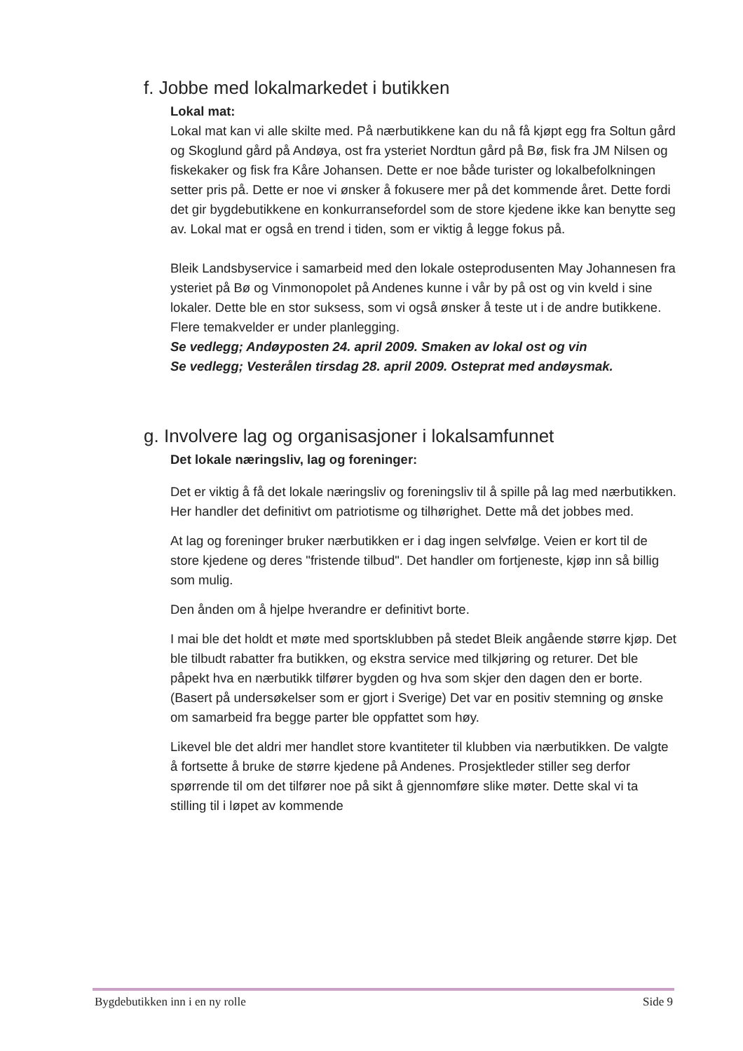f. Jobbe med lokalmarkedet i butikken
Lokal mat:
Lokal mat kan vi alle skilte med. På nærbutikkene kan du nå få kjøpt egg fra Soltun gård og Skoglund gård på Andøya, ost fra ysteriet Nordtun gård på Bø, fisk fra JM Nilsen og fiskekaker og fisk fra Kåre Johansen. Dette er noe både turister og lokalbefolkningen setter pris på. Dette er noe vi ønsker å fokusere mer på det kommende året. Dette fordi det gir bygdebutikkene en konkurransefordel som de store kjedene ikke kan benytte seg av. Lokal mat er også en trend i tiden, som er viktig å legge fokus på.
Bleik Landsbyservice i samarbeid med den lokale osteprodusenten May Johannesen fra ysteriet på Bø og Vinmonopolet på Andenes kunne i vår by på ost og vin kveld i sine lokaler. Dette ble en stor suksess, som vi også ønsker å teste ut i de andre butikkene. Flere temakvelder er under planlegging.
Se vedlegg; Andøyposten 24. april 2009. Smaken av lokal ost og vin
Se vedlegg; Vesterålen tirsdag 28. april 2009. Osteprat med andøysmak.
g. Involvere lag og organisasjoner i lokalsamfunnet
Det lokale næringsliv, lag og foreninger:
Det er viktig å få det lokale næringsliv og foreningsliv til å spille på lag med nærbutikken. Her handler det definitivt om patriotisme og tilhørighet. Dette må det jobbes med.
At lag og foreninger bruker nærbutikken er i dag ingen selvfølge. Veien er kort til de store kjedene og deres "fristende tilbud". Det handler om fortjeneste, kjøp inn så billig som mulig.
Den ånden om å hjelpe hverandre er definitivt borte.
I mai ble det holdt et møte med sportsklubben på stedet Bleik angående større kjøp. Det ble tilbudt rabatter fra butikken, og ekstra service med tilkjøring og returer. Det ble påpekt hva en nærbutikk tilfører bygden og hva som skjer den dagen den er borte.(Basert på undersøkelser som er gjort i Sverige) Det var en positiv stemning og ønske om samarbeid fra begge parter ble oppfattet som høy.
Likevel ble det aldri mer handlet store kvantiteter til klubben via nærbutikken. De valgte å fortsette å bruke de større kjedene på Andenes. Prosjektleder stiller seg derfor spørrende til om det tilfører noe på sikt å gjennomføre slike møter. Dette skal vi ta stilling til i løpet av kommende
Bygdebutikken inn i en ny rolle Side 9